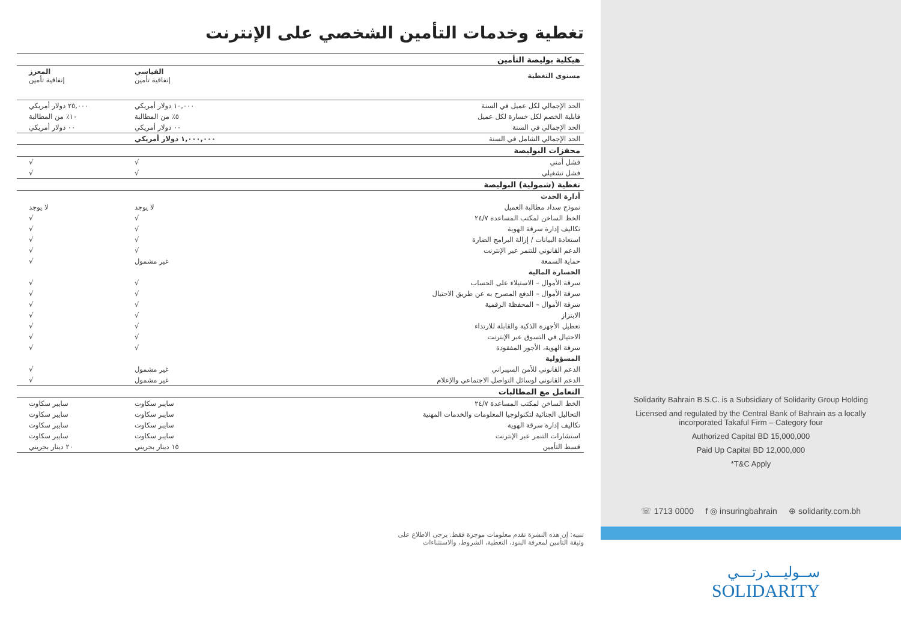تغطية وخدمات التأمين الشخصي على الإنترنت
| هيكلية بوليصة التأمين | | |
| مستوى التغطية | القياسي إتفاقية تأمين | المعزز إتفاقية تأمين |
| الحد الإجمالي لكل عميل في السنة | ١٠,٠٠٠ دولار أمريكي | ٢٥,٠٠٠ دولار أمريكي |
| قابلية الخصم لكل خسارة لكل عميل | ٥٪ من المطالبة | ١٠٪ من المطالبة |
| الحد الإجمالي في السنة | ٠٠ دولار أمريكي | ٠٠ دولار أمريكي |
| الحد الإجمالي الشامل في السنة | ١,٠٠٠,٠٠٠ دولار أمريكي | |
| محفزات البوليصة | | |
| فشل أمني | √ | √ |
| فشل تشغيلي | √ | √ |
| تغطية (شمولية) البوليصة | | |
| أدارة الحدث | | |
| نموذج سداد مطالبة العميل | لا يوجد | لا يوجد |
| الخط الساخن لمكتب المساعدة ٢٤/٧ | √ | √ |
| تكاليف إدارة سرقة الهوية | √ | √ |
| استعادة البيانات / إزالة البرامج الضارة | √ | √ |
| الدعم القانوني للتنمر عبر الإنترنت | √ | √ |
| حماية السمعة | غير مشمول | √ |
| الخسارة المالية | | |
| سرقة الأموال – الاستيلاء على الحساب | √ | √ |
| سرقة الأموال – الدفع المصرح به عن طريق الاحتيال | √ | √ |
| سرقة الأموال – المحفظة الرقمية | √ | √ |
| الابتزاز | √ | √ |
| تعطيل الأجهزة الذكية والقابلة للارتداء | √ | √ |
| الاحتيال في التسوق عبر الإنترنت | √ | √ |
| سرقة الهوية، الأجور المفقودة | √ | √ |
| المسؤولية | | |
| الدعم القانوني للأمن السيبراني | غير مشمول | √ |
| الدعم القانوني لوسائل التواصل الاجتماعي والإعلام | غير مشمول | √ |
| التعامل مع المطالبات | | |
| الخط الساخن لمكتب المساعدة ٢٤/٧ | سايبر سكاوت | سايبر سكاوت |
| التحاليل الجنائية لتكنولوجيا المعلومات والخدمات المهنية | سايبر سكاوت | سايبر سكاوت |
| تكاليف إدارة سرقة الهوية | سايبر سكاوت | سايبر سكاوت |
| استشارات التنمر عبر الإنترنت | سايبر سكاوت | سايبر سكاوت |
| قسط التأمين | ١٥ دينار بحريني | ٢٠ دينار بحريني |
تنبيه: إن هذه النشرة تقدم معلومات موجزة فقط. يرجى الاطلاع على
وثيقة التأمين لمعرفة البنود، التغطية، الشروط، والاستثناءات
Solidarity Bahrain B.S.C. is a Subsidiary of Solidarity Group Holding
Licensed and regulated by the Central Bank of Bahrain as a locally incorporated Takaful Firm – Category four
Authorized Capital BD 15,000,000
Paid Up Capital BD 12,000,000
*T&C Apply
☏ 1713 0000 f ◎ insuringbahrain ⊕ solidarity.com.bh
ســوليـــدرتـــي
SOLIDARITY